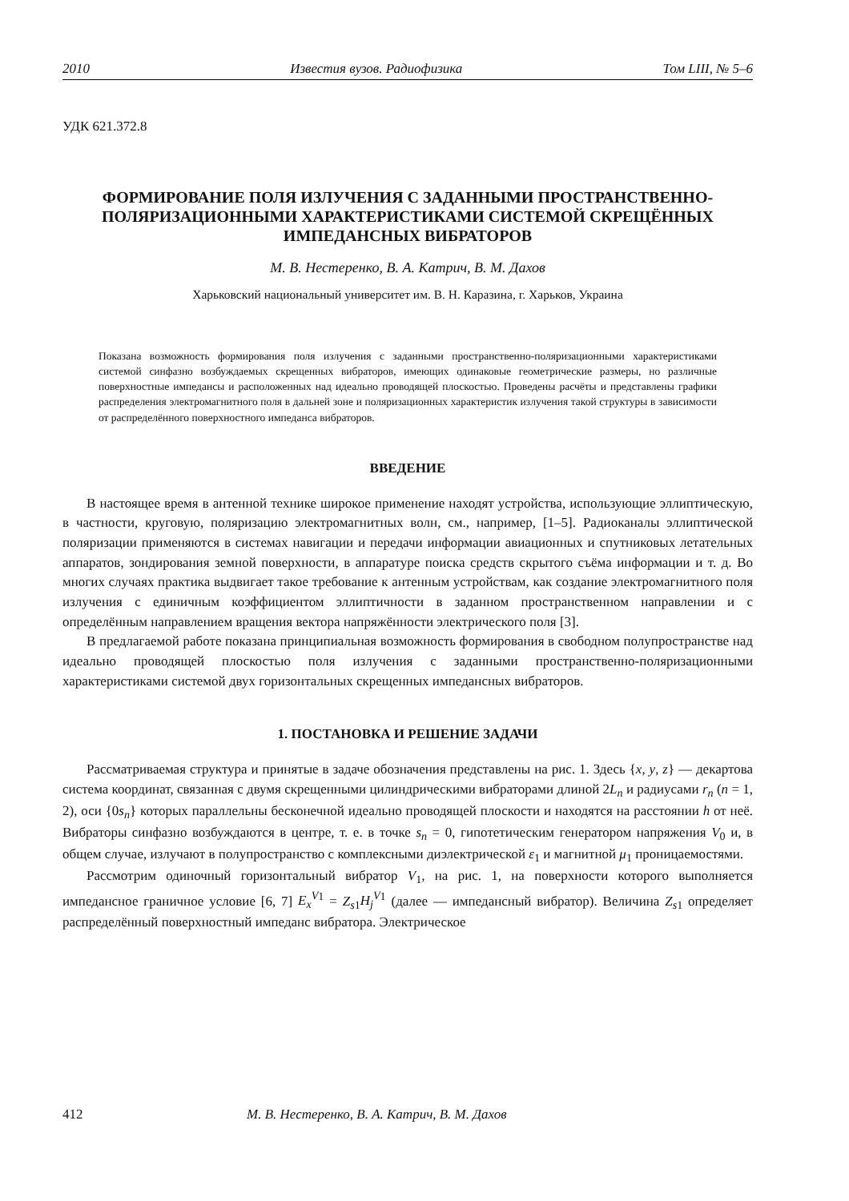2010 Известия вузов. Радиофизика Том LIII, № 5–6
УДК 621.372.8
ФОРМИРОВАНИЕ ПОЛЯ ИЗЛУЧЕНИЯ С ЗАДАННЫМИ ПРОСТРАНСТВЕННО-ПОЛЯРИЗАЦИОННЫМИ ХАРАКТЕРИСТИКАМИ СИСТЕМОЙ СКРЕЩЁННЫХ ИМПЕДАНСНЫХ ВИБРАТОРОВ
М. В. Нестеренко, В. А. Катрич, В. М. Дахов
Харьковский национальный университет им. В. Н. Каразина, г. Харьков, Украина
Показана возможность формирования поля излучения с заданными пространственно-поляризационными характеристиками системой синфазно возбуждаемых скрещенных вибраторов, имеющих одинаковые геометрические размеры, но различные поверхностные импедансы и расположенных над идеально проводящей плоскостью. Проведены расчёты и представлены графики распределения электромагнитного поля в дальней зоне и поляризационных характеристик излучения такой структуры в зависимости от распределённого поверхностного импеданса вибраторов.
ВВЕДЕНИЕ
В настоящее время в антенной технике широкое применение находят устройства, использующие эллиптическую, в частности, круговую, поляризацию электромагнитных волн, см., например, [1–5]. Радиоканалы эллиптической поляризации применяются в системах навигации и передачи информации авиационных и спутниковых летательных аппаратов, зондирования земной поверхности, в аппаратуре поиска средств скрытого съёма информации и т. д. Во многих случаях практика выдвигает такое требование к антенным устройствам, как создание электромагнитного поля излучения с единичным коэффициентом эллиптичности в заданном пространственном направлении и с определённым направлением вращения вектора напряжённости электрического поля [3].
В предлагаемой работе показана принципиальная возможность формирования в свободном полупространстве над идеально проводящей плоскостью поля излучения с заданными пространственно-поляризационными характеристиками системой двух горизонтальных скрещенных импедансных вибраторов.
1. ПОСТАНОВКА И РЕШЕНИЕ ЗАДАЧИ
Рассматриваемая структура и принятые в задаче обозначения представлены на рис. 1. Здесь {x, y, z} — декартова система координат, связанная с двумя скрещенными цилиндрическими вибраторами длиной 2L<sub>n</sub> и радиусами r<sub>n</sub> (n = 1, 2), оси {0s<sub>n</sub>} которых параллельны бесконечной идеально проводящей плоскости и находятся на расстоянии h от неё. Вибраторы синфазно возбуждаются в центре, т. е. в точке s<sub>n</sub> = 0, гипотетическим генератором напряжения V<sub>0</sub> и, в общем случае, излучают в полупространство с комплексными диэлектрической ε<sub>1</sub> и магнитной μ<sub>1</sub> проницаемостями.
Рассмотрим одиночный горизонтальный вибратор V<sub>1</sub>, на рис. 1, на поверхности которого выполняется импедансное граничное условие [6, 7] E<sub>x</sub><sup>V</sup><sup>1</sup> = Z<sub>s1</sub>H<sub>j</sub><sup>V</sup><sup>1</sup> (далее — импедансный вибратор). Величина Z<sub>s1</sub> определяет распределённый поверхностный импеданс вибратора. Электрическое
412 М. В. Нестеренко, В. А. Катрич, В. М. Дахов